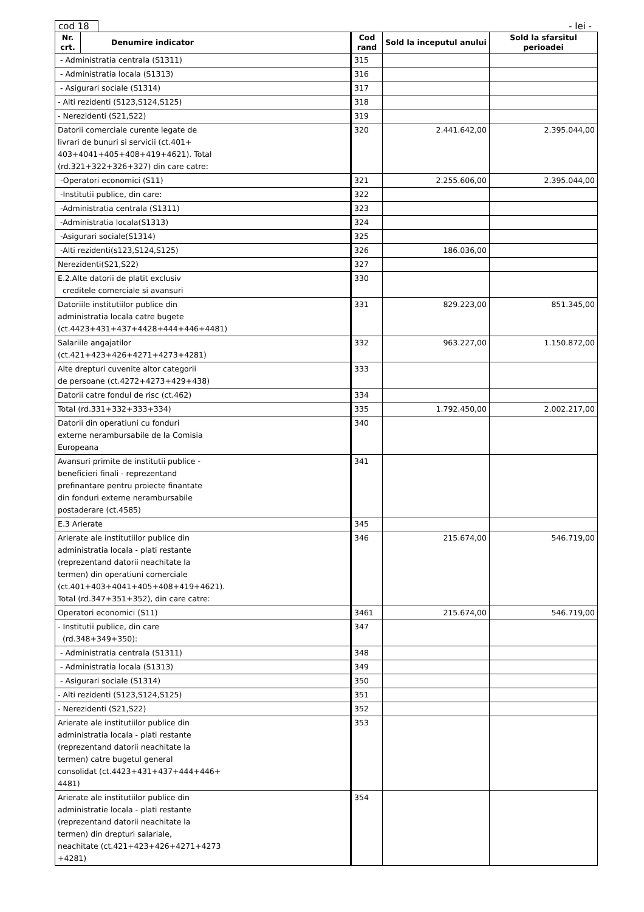cod 18
- lei -
| Nr. crt. | Denumire indicator | Cod rand | Sold la inceputul anului | Sold la sfarsitul perioadei |
| --- | --- | --- | --- | --- |
| - Administratia centrala (S1311) | | 315 | | |
| - Administratia locala (S1313) | | 316 | | |
| - Asigurari sociale (S1314) | | 317 | | |
| - Alti rezidenti (S123,S124,S125) | | 318 | | |
| - Nerezidenti (S21,S22) | | 319 | | |
| Datorii comerciale curente legate de livrari de bunuri si servicii (ct.401+ 403+4041+405+408+419+4621). Total (rd.321+322+326+327) din care catre: | | 320 | 2.441.642,00 | 2.395.044,00 |
| -Operatori economici (S11) | | 321 | 2.255.606,00 | 2.395.044,00 |
| -Institutii publice, din care: | | 322 | | |
| -Administratia centrala (S1311) | | 323 | | |
| -Administratia locala(S1313) | | 324 | | |
| -Asigurari sociale(S1314) | | 325 | | |
| -Alti rezidenti(s123,S124,S125) | | 326 | 186.036,00 | |
| Nerezidenti(S21,S22) | | 327 | | |
| E.2.Alte datorii de platit exclusiv creditele comerciale si avansuri | | 330 | | |
| Datoriile institutiilor publice din administratia locala catre bugete (ct.4423+431+437+4428+444+446+4481) | | 331 | 829.223,00 | 851.345,00 |
| Salariile angajatilor (ct.421+423+426+4271+4273+4281) | | 332 | 963.227,00 | 1.150.872,00 |
| Alte drepturi cuvenite altor categorii de persoane (ct.4272+4273+429+438) | | 333 | | |
| Datorii catre fondul de risc (ct.462) | | 334 | | |
| Total (rd.331+332+333+334) | | 335 | 1.792.450,00 | 2.002.217,00 |
| Datorii din operatiuni cu fonduri externe nerambursabile de la Comisia Europeana | | 340 | | |
| Avansuri primite de institutii publice - beneficieri finali - reprezentand prefinantare pentru proiecte finantate din fonduri externe nerambursabile postaderare (ct.4585) | | 341 | | |
| E.3 Arierate | | 345 | | |
| Arierate ale institutiilor publice din administratia locala - plati restante (reprezentand datorii neachitate la termen) din operatiuni comerciale (ct.401+403+4041+405+408+419+4621). Total (rd.347+351+352), din care catre: | | 346 | 215.674,00 | 546.719,00 |
| Operatori economici (S11) | | 3461 | 215.674,00 | 546.719,00 |
| - Institutii publice, din care (rd.348+349+350): | | 347 | | |
| - Administratia centrala (S1311) | | 348 | | |
| - Administratia locala (S1313) | | 349 | | |
| - Asigurari sociale (S1314) | | 350 | | |
| - Alti rezidenti (S123,S124,S125) | | 351 | | |
| - Nerezidenti (S21,S22) | | 352 | | |
| Arierate ale institutiilor publice din administratia locala - plati restante (reprezentand datorii neachitate la termen) catre bugetul general consolidat (ct.4423+431+437+444+446+ 4481) | | 353 | | |
| Arierate ale institutiilor publice din administratie locala - plati restante (reprezentand datorii neachitate la termen) din drepturi salariale, neachitate (ct.421+423+426+4271+4273 +4281) | | 354 | | |